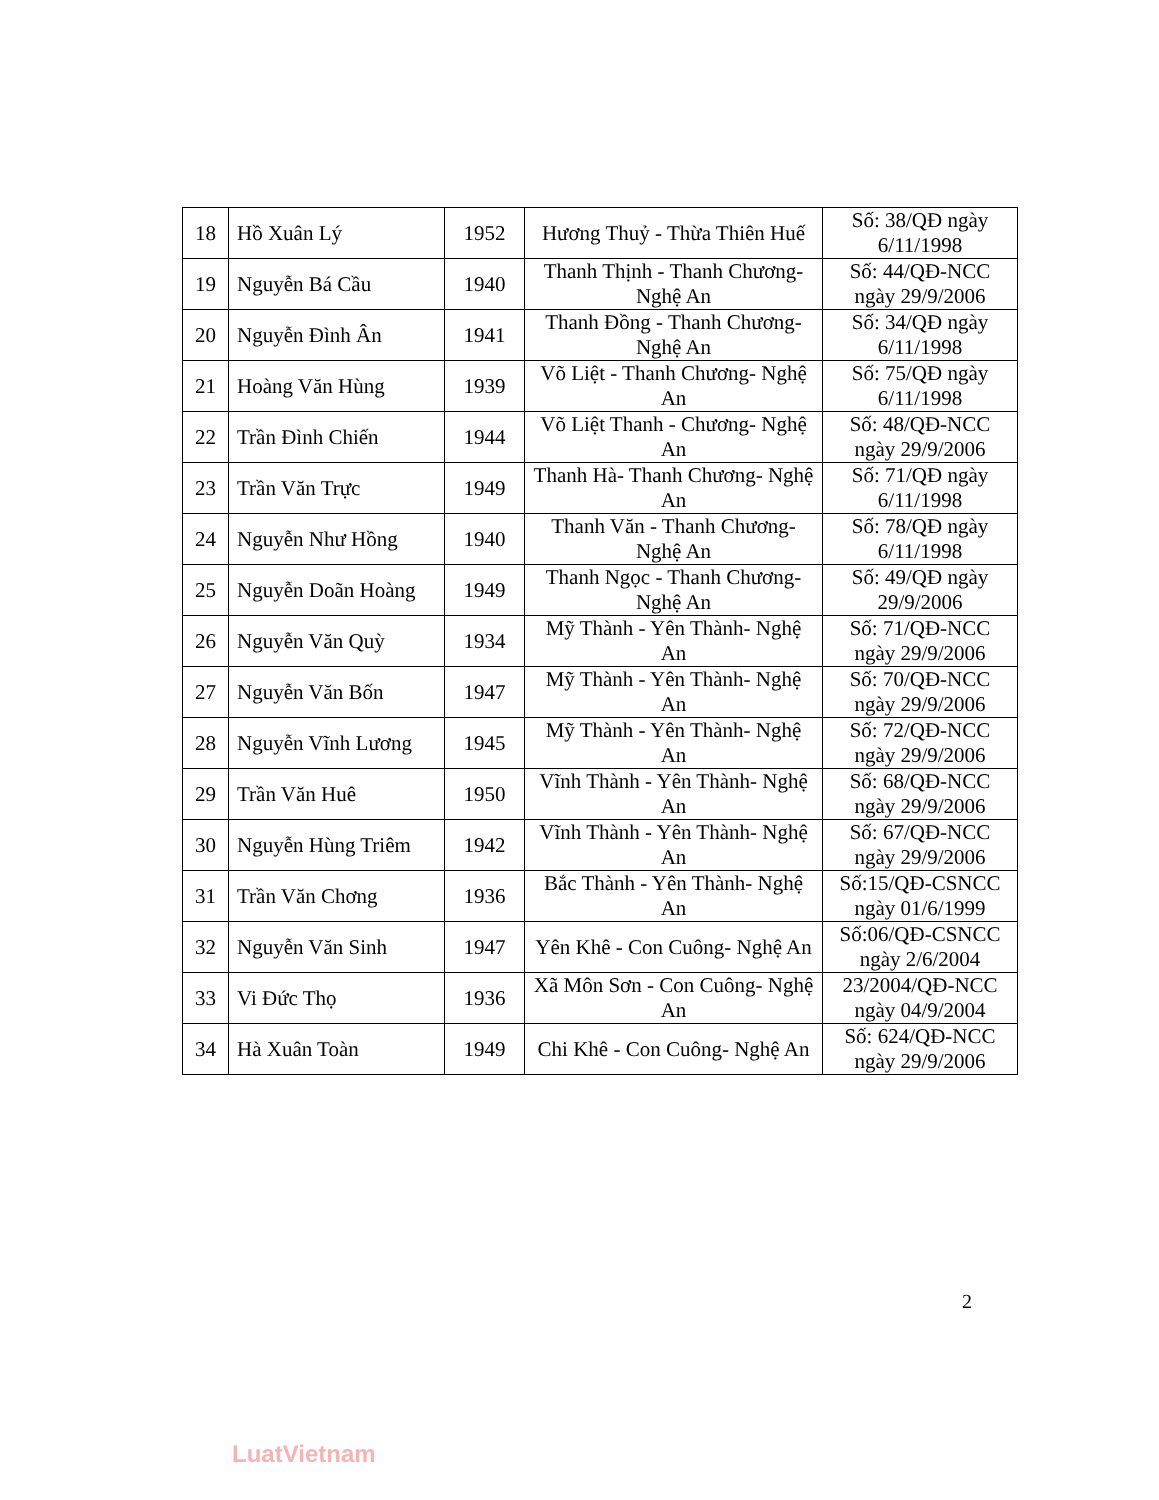| 18 | Hồ Xuân Lý | 1952 | Hương Thuỷ - Thừa Thiên Huế | Số: 38/QĐ ngày 6/11/1998 |
| 19 | Nguyễn Bá Cầu | 1940 | Thanh Thịnh - Thanh Chương- Nghệ An | Số: 44/QĐ-NCC ngày 29/9/2006 |
| 20 | Nguyễn Đình Ân | 1941 | Thanh Đồng - Thanh Chương- Nghệ An | Số: 34/QĐ ngày 6/11/1998 |
| 21 | Hoàng Văn Hùng | 1939 | Võ Liệt - Thanh Chương- Nghệ An | Số: 75/QĐ ngày 6/11/1998 |
| 22 | Trần Đình Chiến | 1944 | Võ Liệt Thanh - Chương- Nghệ An | Số: 48/QĐ-NCC ngày 29/9/2006 |
| 23 | Trần Văn Trực | 1949 | Thanh Hà- Thanh Chương- Nghệ An | Số: 71/QĐ ngày 6/11/1998 |
| 24 | Nguyễn Như Hồng | 1940 | Thanh Văn - Thanh Chương- Nghệ An | Số: 78/QĐ ngày 6/11/1998 |
| 25 | Nguyễn Doãn Hoàng | 1949 | Thanh Ngọc - Thanh Chương- Nghệ An | Số: 49/QĐ ngày 29/9/2006 |
| 26 | Nguyễn Văn Quỳ | 1934 | Mỹ Thành - Yên Thành- Nghệ An | Số: 71/QĐ-NCC ngày 29/9/2006 |
| 27 | Nguyễn Văn Bốn | 1947 | Mỹ Thành - Yên Thành- Nghệ An | Số: 70/QĐ-NCC ngày 29/9/2006 |
| 28 | Nguyễn Vĩnh Lương | 1945 | Mỹ Thành - Yên Thành- Nghệ An | Số: 72/QĐ-NCC ngày 29/9/2006 |
| 29 | Trần Văn Huê | 1950 | Vĩnh Thành - Yên Thành- Nghệ An | Số: 68/QĐ-NCC ngày 29/9/2006 |
| 30 | Nguyễn Hùng Triêm | 1942 | Vĩnh Thành - Yên Thành- Nghệ An | Số: 67/QĐ-NCC ngày 29/9/2006 |
| 31 | Trần Văn Chơng | 1936 | Bắc Thành - Yên Thành- Nghệ An | Số:15/QĐ-CSNCC ngày 01/6/1999 |
| 32 | Nguyễn Văn Sinh | 1947 | Yên Khê - Con Cuông- Nghệ An | Số:06/QĐ-CSNCC ngày 2/6/2004 |
| 33 | Vi Đức Thọ | 1936 | Xã Môn Sơn - Con Cuông- Nghệ An | 23/2004/QĐ-NCC ngày 04/9/2004 |
| 34 | Hà Xuân Toàn | 1949 | Chi Khê - Con Cuông- Nghệ An | Số: 624/QĐ-NCC ngày 29/9/2006 |
2
LuatVietnam